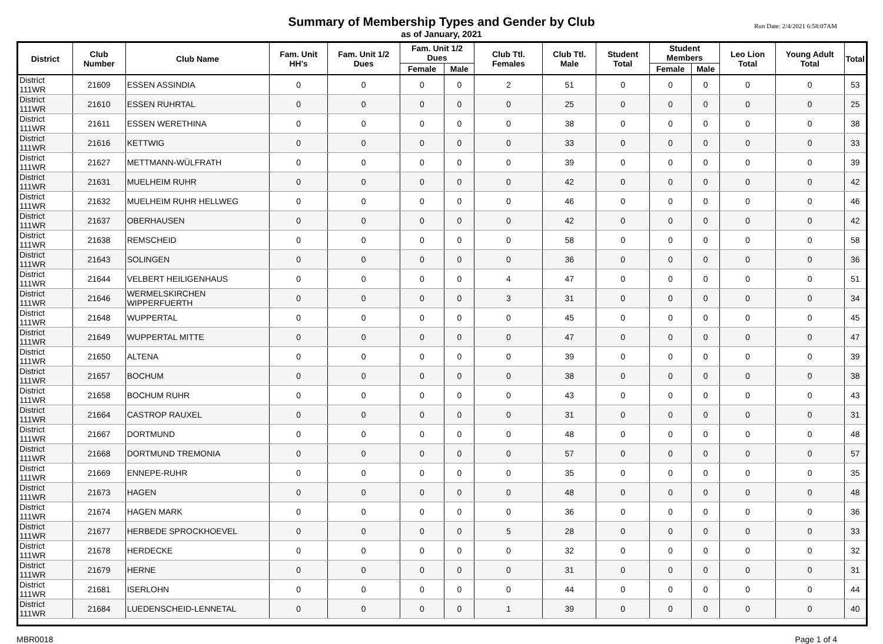Summary of Membership Types and Gender by Club
as of January, 2021
Run Date: 2/4/2021 6:58:07AM
| District | Club Number | Club Name | Fam. Unit HH's | Fam. Unit 1/2 Dues | Fam. Unit 1/2 Dues | | Club Ttl. Females | Club Ttl. Male | Student Total | Student Members | | Leo Lion Total | Young Adult Total | Total |
| --- | --- | --- | --- | --- | --- | --- | --- | --- | --- | --- | --- | --- | --- | --- |
| | | | | | Female | Male | | | | Female | Male | | | |
| District 111WR | 21609 | ESSEN ASSINDIA | 0 | 0 | 0 | 0 | 2 | 51 | 0 | 0 | 0 | 0 | 0 | 53 |
| District 111WR | 21610 | ESSEN RUHRTAL | 0 | 0 | 0 | 0 | 0 | 25 | 0 | 0 | 0 | 0 | 0 | 25 |
| District 111WR | 21611 | ESSEN WERETHINA | 0 | 0 | 0 | 0 | 0 | 38 | 0 | 0 | 0 | 0 | 0 | 38 |
| District 111WR | 21616 | KETTWIG | 0 | 0 | 0 | 0 | 0 | 33 | 0 | 0 | 0 | 0 | 0 | 33 |
| District 111WR | 21627 | METTMANN-WÜLFRATH | 0 | 0 | 0 | 0 | 0 | 39 | 0 | 0 | 0 | 0 | 0 | 39 |
| District 111WR | 21631 | MUELHEIM RUHR | 0 | 0 | 0 | 0 | 0 | 42 | 0 | 0 | 0 | 0 | 0 | 42 |
| District 111WR | 21632 | MUELHEIM RUHR HELLWEG | 0 | 0 | 0 | 0 | 0 | 46 | 0 | 0 | 0 | 0 | 0 | 46 |
| District 111WR | 21637 | OBERHAUSEN | 0 | 0 | 0 | 0 | 0 | 42 | 0 | 0 | 0 | 0 | 0 | 42 |
| District 111WR | 21638 | REMSCHEID | 0 | 0 | 0 | 0 | 0 | 58 | 0 | 0 | 0 | 0 | 0 | 58 |
| District 111WR | 21643 | SOLINGEN | 0 | 0 | 0 | 0 | 0 | 36 | 0 | 0 | 0 | 0 | 0 | 36 |
| District 111WR | 21644 | VELBERT HEILIGENHAUS | 0 | 0 | 0 | 0 | 4 | 47 | 0 | 0 | 0 | 0 | 0 | 51 |
| District 111WR | 21646 | WERMELSKIRCHEN WIPPERFUERTH | 0 | 0 | 0 | 0 | 3 | 31 | 0 | 0 | 0 | 0 | 0 | 34 |
| District 111WR | 21648 | WUPPERTAL | 0 | 0 | 0 | 0 | 0 | 45 | 0 | 0 | 0 | 0 | 0 | 45 |
| District 111WR | 21649 | WUPPERTAL MITTE | 0 | 0 | 0 | 0 | 0 | 47 | 0 | 0 | 0 | 0 | 0 | 47 |
| District 111WR | 21650 | ALTENA | 0 | 0 | 0 | 0 | 0 | 39 | 0 | 0 | 0 | 0 | 0 | 39 |
| District 111WR | 21657 | BOCHUM | 0 | 0 | 0 | 0 | 0 | 38 | 0 | 0 | 0 | 0 | 0 | 38 |
| District 111WR | 21658 | BOCHUM RUHR | 0 | 0 | 0 | 0 | 0 | 43 | 0 | 0 | 0 | 0 | 0 | 43 |
| District 111WR | 21664 | CASTROP RAUXEL | 0 | 0 | 0 | 0 | 0 | 31 | 0 | 0 | 0 | 0 | 0 | 31 |
| District 111WR | 21667 | DORTMUND | 0 | 0 | 0 | 0 | 0 | 48 | 0 | 0 | 0 | 0 | 0 | 48 |
| District 111WR | 21668 | DORTMUND TREMONIA | 0 | 0 | 0 | 0 | 0 | 57 | 0 | 0 | 0 | 0 | 0 | 57 |
| District 111WR | 21669 | ENNEPE-RUHR | 0 | 0 | 0 | 0 | 0 | 35 | 0 | 0 | 0 | 0 | 0 | 35 |
| District 111WR | 21673 | HAGEN | 0 | 0 | 0 | 0 | 0 | 48 | 0 | 0 | 0 | 0 | 0 | 48 |
| District 111WR | 21674 | HAGEN MARK | 0 | 0 | 0 | 0 | 0 | 36 | 0 | 0 | 0 | 0 | 0 | 36 |
| District 111WR | 21677 | HERBEDE SPROCKHOEVEL | 0 | 0 | 0 | 0 | 5 | 28 | 0 | 0 | 0 | 0 | 0 | 33 |
| District 111WR | 21678 | HERDECKE | 0 | 0 | 0 | 0 | 0 | 32 | 0 | 0 | 0 | 0 | 0 | 32 |
| District 111WR | 21679 | HERNE | 0 | 0 | 0 | 0 | 0 | 31 | 0 | 0 | 0 | 0 | 0 | 31 |
| District 111WR | 21681 | ISERLOHN | 0 | 0 | 0 | 0 | 0 | 44 | 0 | 0 | 0 | 0 | 0 | 44 |
| District 111WR | 21684 | LUEDENSCHEID-LENNETAL | 0 | 0 | 0 | 0 | 1 | 39 | 0 | 0 | 0 | 0 | 0 | 40 |
MBR0018 Page 1 of 4